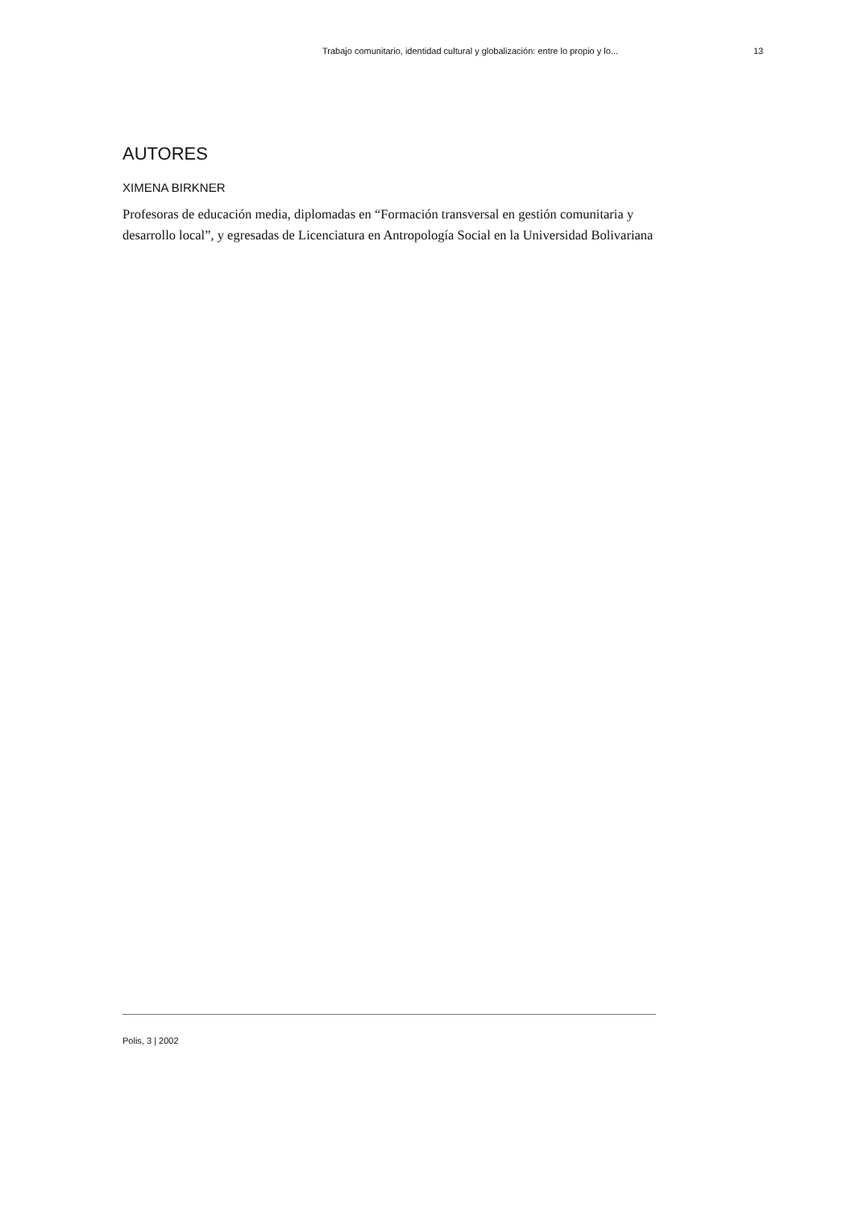Trabajo comunitario, identidad cultural y globalización: entre lo propio y lo... 13
AUTORES
XIMENA BIRKNER
Profesoras de educación media, diplomadas en “Formación transversal en gestión comunitaria y desarrollo local”, y egresadas de Licenciatura en Antropología Social en la Universidad Bolivariana
Polis, 3 | 2002